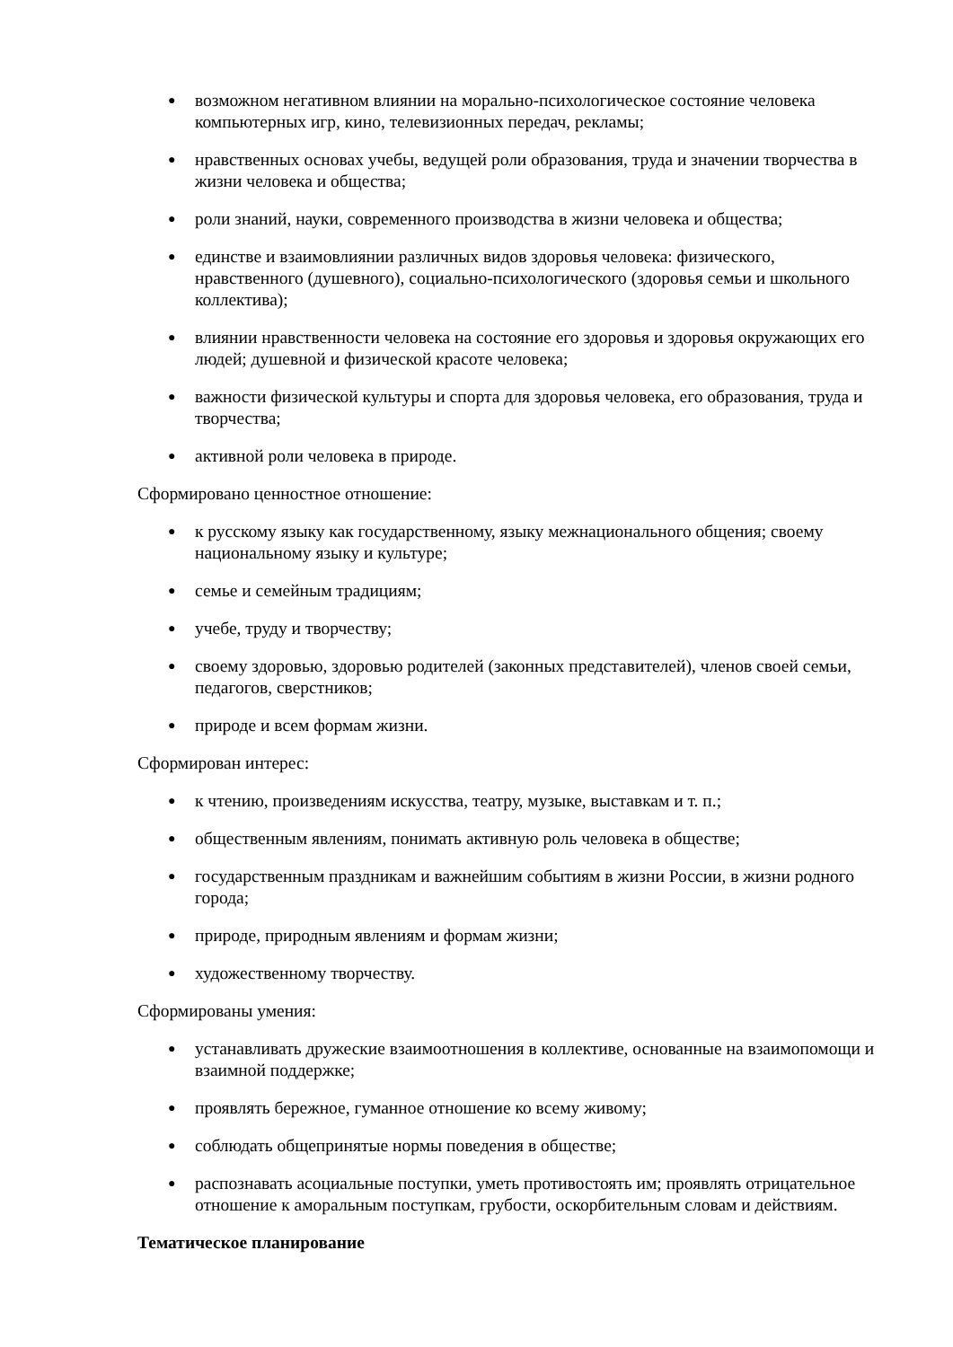● возможном негативном влиянии на морально-психологическое состояние человека компьютерных игр, кино, телевизионных передач, рекламы;
● нравственных основах учебы, ведущей роли образования, труда и значении творчества в жизни человека и общества;
● роли знаний, науки, современного производства в жизни человека и общества;
● единстве и взаимовлиянии различных видов здоровья человека: физического, нравственного (душевного), социально-психологического (здоровья семьи и школьного коллектива);
● влиянии нравственности человека на состояние его здоровья и здоровья окружающих его людей; душевной и физической красоте человека;
● важности физической культуры и спорта для здоровья человека, его образования, труда и творчества;
● активной роли человека в природе.
Сформировано ценностное отношение:
● к русскому языку как государственному, языку межнационального общения; своему национальному языку и культуре;
● семье и семейным традициям;
● учебе, труду и творчеству;
● своему здоровью, здоровью родителей (законных представителей), членов своей семьи, педагогов, сверстников;
● природе и всем формам жизни.
Сформирован интерес:
● к чтению, произведениям искусства, театру, музыке, выставкам и т. п.;
● общественным явлениям, понимать активную роль человека в обществе;
● государственным праздникам и важнейшим событиям в жизни России, в жизни родного города;
● природе, природным явлениям и формам жизни;
● художественному творчеству.
Сформированы умения:
● устанавливать дружеские взаимоотношения в коллективе, основанные на взаимопомощи и взаимной поддержке;
● проявлять бережное, гуманное отношение ко всему живому;
● соблюдать общепринятые нормы поведения в обществе;
● распознавать асоциальные поступки, уметь противостоять им; проявлять отрицательное отношение к аморальным поступкам, грубости, оскорбительным словам и действиям.
Тематическое планирование